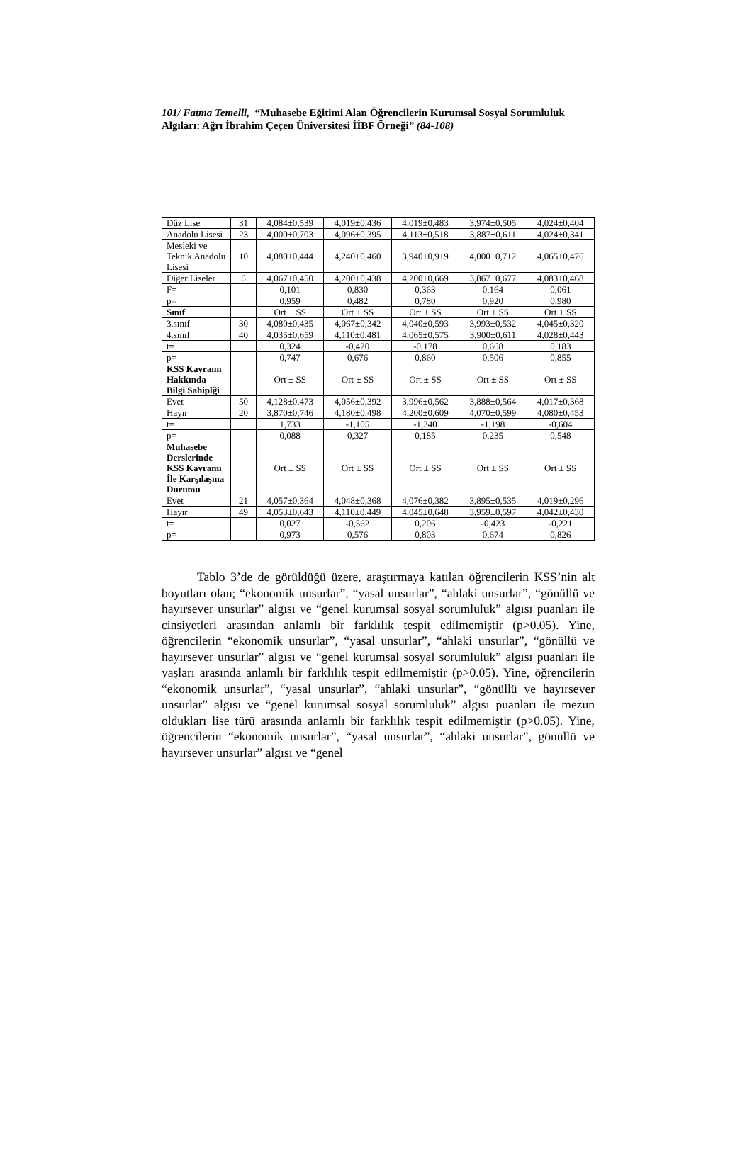101/ Fatma Temelli, “Muhasebe Eğitimi Alan Öğrencilerin Kurumsal Sosyal Sorumluluk Algıları: Ağrı İbrahim Çeçen Üniversitesi İİBF Örneği” (84-108)
| Düz Lise | 31 | 4,084±0,539 | 4,019±0,436 | 4,019±0,483 | 3,974±0,505 | 4,024±0,404 |
| Anadolu Lisesi | 23 | 4,000±0,703 | 4,096±0,395 | 4,113±0,518 | 3,887±0,611 | 4,024±0,341 |
| Mesleki ve Teknik Anadolu Lisesi | 10 | 4,080±0,444 | 4,240±0,460 | 3,940±0,919 | 4,000±0,712 | 4,065±0,476 |
| Diğer Liseler | 6 | 4,067±0,450 | 4,200±0,438 | 4,200±0,669 | 3,867±0,677 | 4,083±0,468 |
| F= | | 0,101 | 0,830 | 0,363 | 0,164 | 0,061 |
| p= | | 0,959 | 0,482 | 0,780 | 0,920 | 0,980 |
| Sınıf | | Ort ± SS | Ort ± SS | Ort ± SS | Ort ± SS | Ort ± SS |
| 3.sınıf | 30 | 4,080±0,435 | 4,067±0,342 | 4,040±0,593 | 3,993±0,532 | 4,045±0,320 |
| 4.sınıf | 40 | 4,035±0,659 | 4,110±0,481 | 4,065±0,575 | 3,900±0,611 | 4,028±0,443 |
| t= | | 0,324 | -0,420 | -0,178 | 0,668 | 0,183 |
| p= | | 0,747 | 0,676 | 0,860 | 0,506 | 0,855 |
| KSS Kavramı Hakkında Bilgi Sahiplği | | Ort ± SS | Ort ± SS | Ort ± SS | Ort ± SS | Ort ± SS |
| Evet | 50 | 4,128±0,473 | 4,056±0,392 | 3,996±0,562 | 3,888±0,564 | 4,017±0,368 |
| Hayır | 20 | 3,870±0,746 | 4,180±0,498 | 4,200±0,609 | 4,070±0,599 | 4,080±0,453 |
| t= | | 1,733 | -1,105 | -1,340 | -1,198 | -0,604 |
| p= | | 0,088 | 0,327 | 0,185 | 0,235 | 0,548 |
| Muhasebe Derslerinde KSS Kavramı İle Karşılaşma Durumu | | Ort ± SS | Ort ± SS | Ort ± SS | Ort ± SS | Ort ± SS |
| Evet | 21 | 4,057±0,364 | 4,048±0,368 | 4,076±0,382 | 3,895±0,535 | 4,019±0,296 |
| Hayır | 49 | 4,053±0,643 | 4,110±0,449 | 4,045±0,648 | 3,959±0,597 | 4,042±0,430 |
| t= | | 0,027 | -0,562 | 0,206 | -0,423 | -0,221 |
| p= | | 0,973 | 0,576 | 0,803 | 0,674 | 0,826 |
Tablo 3’de de görüldüğü üzere, araştırmaya katılan öğrencilerin KSS’nin alt boyutları olan; “ekonomik unsurlar”, “yasal unsurlar”, “ahlaki unsurlar”, “gönüllü ve hayırsever unsurlar” algısı ve “genel kurumsal sosyal sorumluluk” algısı puanları ile cinsiyetleri arasından anlamlı bir farklılık tespit edilmemiştir (p>0.05). Yine, öğrencilerin “ekonomik unsurlar”, “yasal unsurlar”, “ahlaki unsurlar”, “gönüllü ve hayırsever unsurlar” algısı ve “genel kurumsal sosyal sorumluluk” algısı puanları ile yaşları arasında anlamlı bir farklılık tespit edilmemiştir (p>0.05). Yine, öğrencilerin “ekonomik unsurlar”, “yasal unsurlar”, “ahlaki unsurlar”, “gönüllü ve hayırsever unsurlar” algısı ve “genel kurumsal sosyal sorumluluk” algısı puanları ile mezun oldukları lise türü arasında anlamlı bir farklılık tespit edilmemiştir (p>0.05). Yine, öğrencilerin “ekonomik unsurlar”, “yasal unsurlar”, “ahlaki unsurlar”, gönüllü ve hayırsever unsurlar” algısı ve “genel